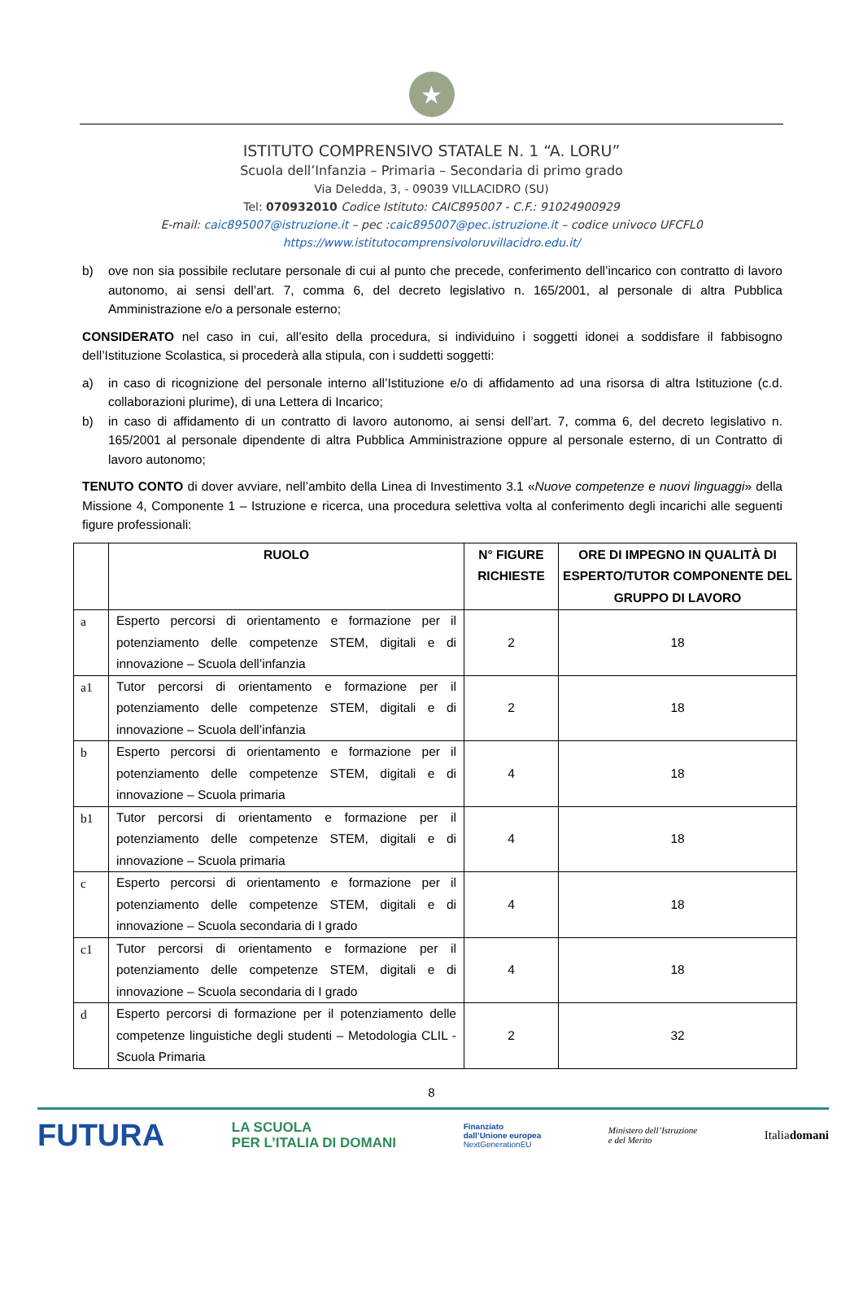★
ISTITUTO COMPRENSIVO STATALE N. 1 “A. LORU”
Scuola dell’Infanzia – Primaria – Secondaria di primo grado
Via Deledda, 3, - 09039 VILLACIDRO (SU)
Tel: 070932010 Codice Istituto: CAIC895007 - C.F.: 91024900929
E-mail: caic895007@istruzione.it – pec :caic895007@pec.istruzione.it – codice univoco UFCFL0
https://www.istitutocomprensivoloruvillacidro.edu.it/
b) ove non sia possibile reclutare personale di cui al punto che precede, conferimento dell’incarico con contratto di lavoro autonomo, ai sensi dell’art. 7, comma 6, del decreto legislativo n. 165/2001, al personale di altra Pubblica Amministrazione e/o a personale esterno;
CONSIDERATO nel caso in cui, all’esito della procedura, si individuino i soggetti idonei a soddisfare il fabbisogno dell’Istituzione Scolastica, si procederà alla stipula, con i suddetti soggetti:
a) in caso di ricognizione del personale interno all’Istituzione e/o di affidamento ad una risorsa di altra Istituzione (c.d. collaborazioni plurime), di una Lettera di Incarico;
b) in caso di affidamento di un contratto di lavoro autonomo, ai sensi dell’art. 7, comma 6, del decreto legislativo n. 165/2001 al personale dipendente di altra Pubblica Amministrazione oppure al personale esterno, di un Contratto di lavoro autonomo;
TENUTO CONTO di dover avviare, nell’ambito della Linea di Investimento 3.1 «Nuove competenze e nuovi linguaggi» della Missione 4, Componente 1 – Istruzione e ricerca, una procedura selettiva volta al conferimento degli incarichi alle seguenti figure professionali:
| | RUOLO | N° FIGURE RICHIESTE | ORE DI IMPEGNO IN QUALITÀ DI ESPERTO/TUTOR COMPONENTE DEL GRUPPO DI LAVORO |
| --- | --- | --- | --- |
| a | Esperto percorsi di orientamento e formazione per il potenziamento delle competenze STEM, digitali e di innovazione – Scuola dell’infanzia | 2 | 18 |
| a1 | Tutor percorsi di orientamento e formazione per il potenziamento delle competenze STEM, digitali e di innovazione – Scuola dell’infanzia | 2 | 18 |
| b | Esperto percorsi di orientamento e formazione per il potenziamento delle competenze STEM, digitali e di innovazione – Scuola primaria | 4 | 18 |
| b1 | Tutor percorsi di orientamento e formazione per il potenziamento delle competenze STEM, digitali e di innovazione – Scuola primaria | 4 | 18 |
| c | Esperto percorsi di orientamento e formazione per il potenziamento delle competenze STEM, digitali e di innovazione – Scuola secondaria di I grado | 4 | 18 |
| c1 | Tutor percorsi di orientamento e formazione per il potenziamento delle competenze STEM, digitali e di innovazione – Scuola secondaria di I grado | 4 | 18 |
| d | Esperto percorsi di formazione per il potenziamento delle competenze linguistiche degli studenti – Metodologia CLIL - Scuola Primaria | 2 | 32 |
8
FUTURA
LA SCUOLA
PER L’ITALIA DI DOMANI
Finanziato
dall’Unione europea
NextGenerationEU
Ministero dell’Istruzione
e del Merito
Italiadomani